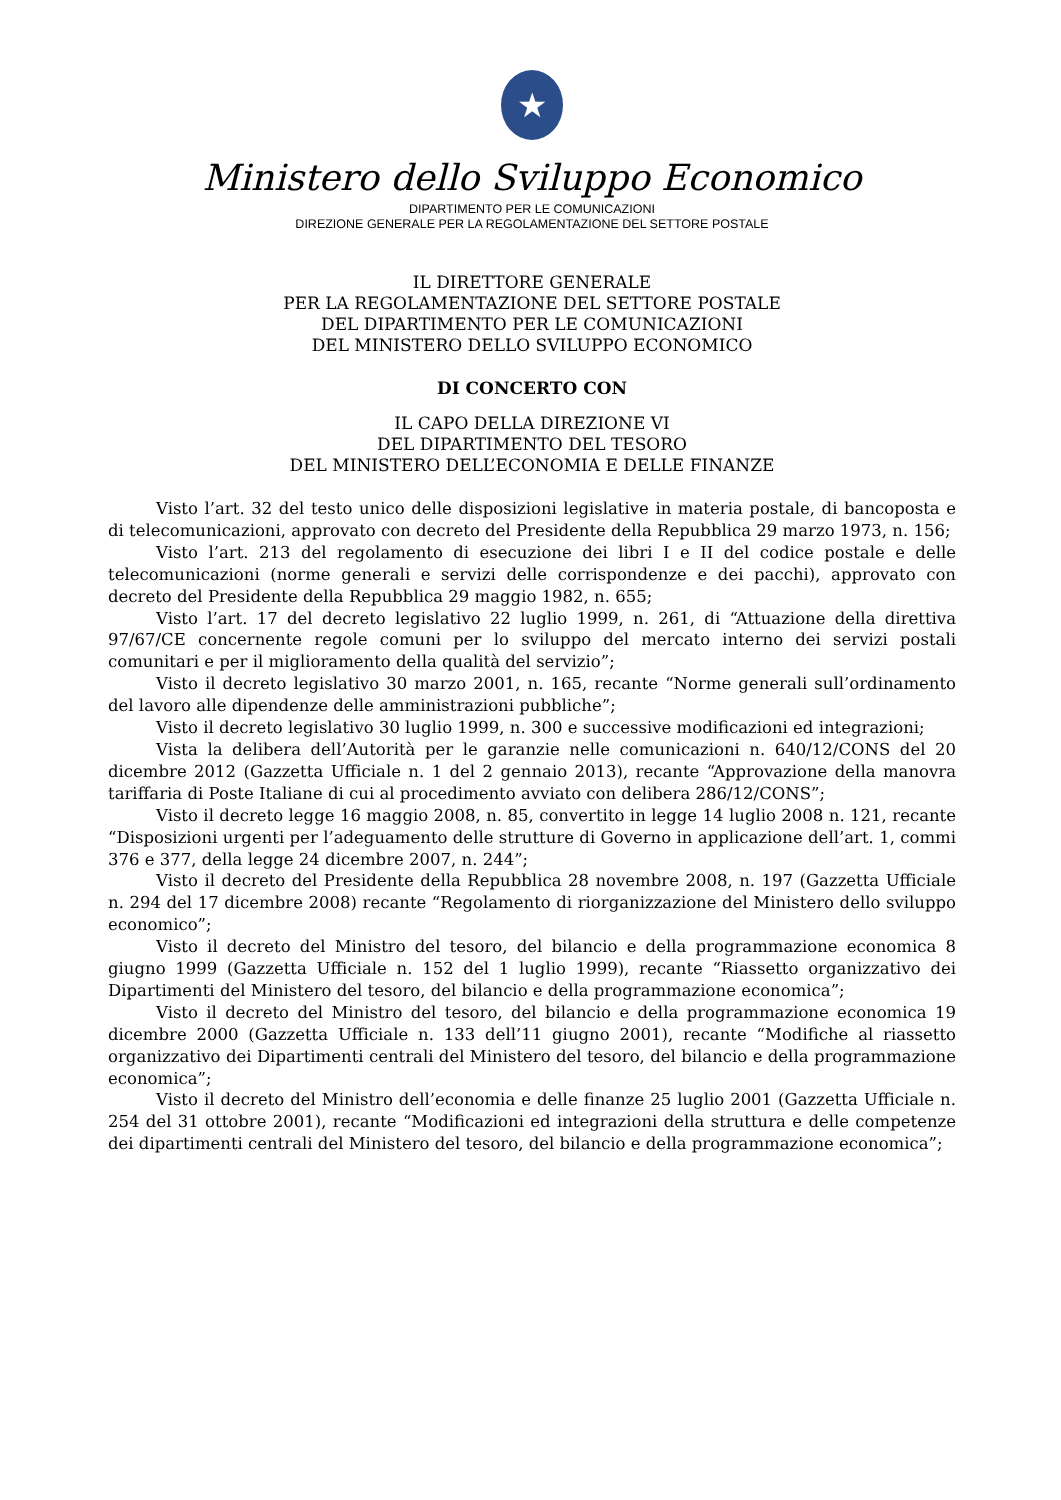★
Ministero dello Sviluppo Economico
DIPARTIMENTO PER LE COMUNICAZIONI
DIREZIONE GENERALE PER LA REGOLAMENTAZIONE DEL SETTORE POSTALE
IL DIRETTORE GENERALE
PER LA REGOLAMENTAZIONE DEL SETTORE POSTALE
DEL DIPARTIMENTO PER LE COMUNICAZIONI
DEL MINISTERO DELLO SVILUPPO ECONOMICO
DI CONCERTO CON
IL CAPO DELLA DIREZIONE VI
DEL DIPARTIMENTO DEL TESORO
DEL MINISTERO DELL’ECONOMIA E DELLE FINANZE
Visto l’art. 32 del testo unico delle disposizioni legislative in materia postale, di bancoposta e di telecomunicazioni, approvato con decreto del Presidente della Repubblica 29 marzo 1973, n. 156;
Visto l’art. 213 del regolamento di esecuzione dei libri I e II del codice postale e delle telecomunicazioni (norme generali e servizi delle corrispondenze e dei pacchi), approvato con decreto del Presidente della Repubblica 29 maggio 1982, n. 655;
Visto l’art. 17 del decreto legislativo 22 luglio 1999, n. 261, di “Attuazione della direttiva 97/67/CE concernente regole comuni per lo sviluppo del mercato interno dei servizi postali comunitari e per il miglioramento della qualità del servizio”;
Visto il decreto legislativo 30 marzo 2001, n. 165, recante “Norme generali sull’ordinamento del lavoro alle dipendenze delle amministrazioni pubbliche”;
Visto il decreto legislativo 30 luglio 1999, n. 300 e successive modificazioni ed integrazioni;
Vista la delibera dell’Autorità per le garanzie nelle comunicazioni n. 640/12/CONS del 20 dicembre 2012 (Gazzetta Ufficiale n. 1 del 2 gennaio 2013), recante “Approvazione della manovra tariffaria di Poste Italiane di cui al procedimento avviato con delibera 286/12/CONS”;
Visto il decreto legge 16 maggio 2008, n. 85, convertito in legge 14 luglio 2008 n. 121, recante “Disposizioni urgenti per l’adeguamento delle strutture di Governo in applicazione dell’art. 1, commi 376 e 377, della legge 24 dicembre 2007, n. 244”;
Visto il decreto del Presidente della Repubblica 28 novembre 2008, n. 197 (Gazzetta Ufficiale n. 294 del 17 dicembre 2008) recante “Regolamento di riorganizzazione del Ministero dello sviluppo economico”;
Visto il decreto del Ministro del tesoro, del bilancio e della programmazione economica 8 giugno 1999 (Gazzetta Ufficiale n. 152 del 1 luglio 1999), recante “Riassetto organizzativo dei Dipartimenti del Ministero del tesoro, del bilancio e della programmazione economica”;
Visto il decreto del Ministro del tesoro, del bilancio e della programmazione economica 19 dicembre 2000 (Gazzetta Ufficiale n. 133 dell’11 giugno 2001), recante “Modifiche al riassetto organizzativo dei Dipartimenti centrali del Ministero del tesoro, del bilancio e della programmazione economica”;
Visto il decreto del Ministro dell’economia e delle finanze 25 luglio 2001 (Gazzetta Ufficiale n. 254 del 31 ottobre 2001), recante “Modificazioni ed integrazioni della struttura e delle competenze dei dipartimenti centrali del Ministero del tesoro, del bilancio e della programmazione economica”;